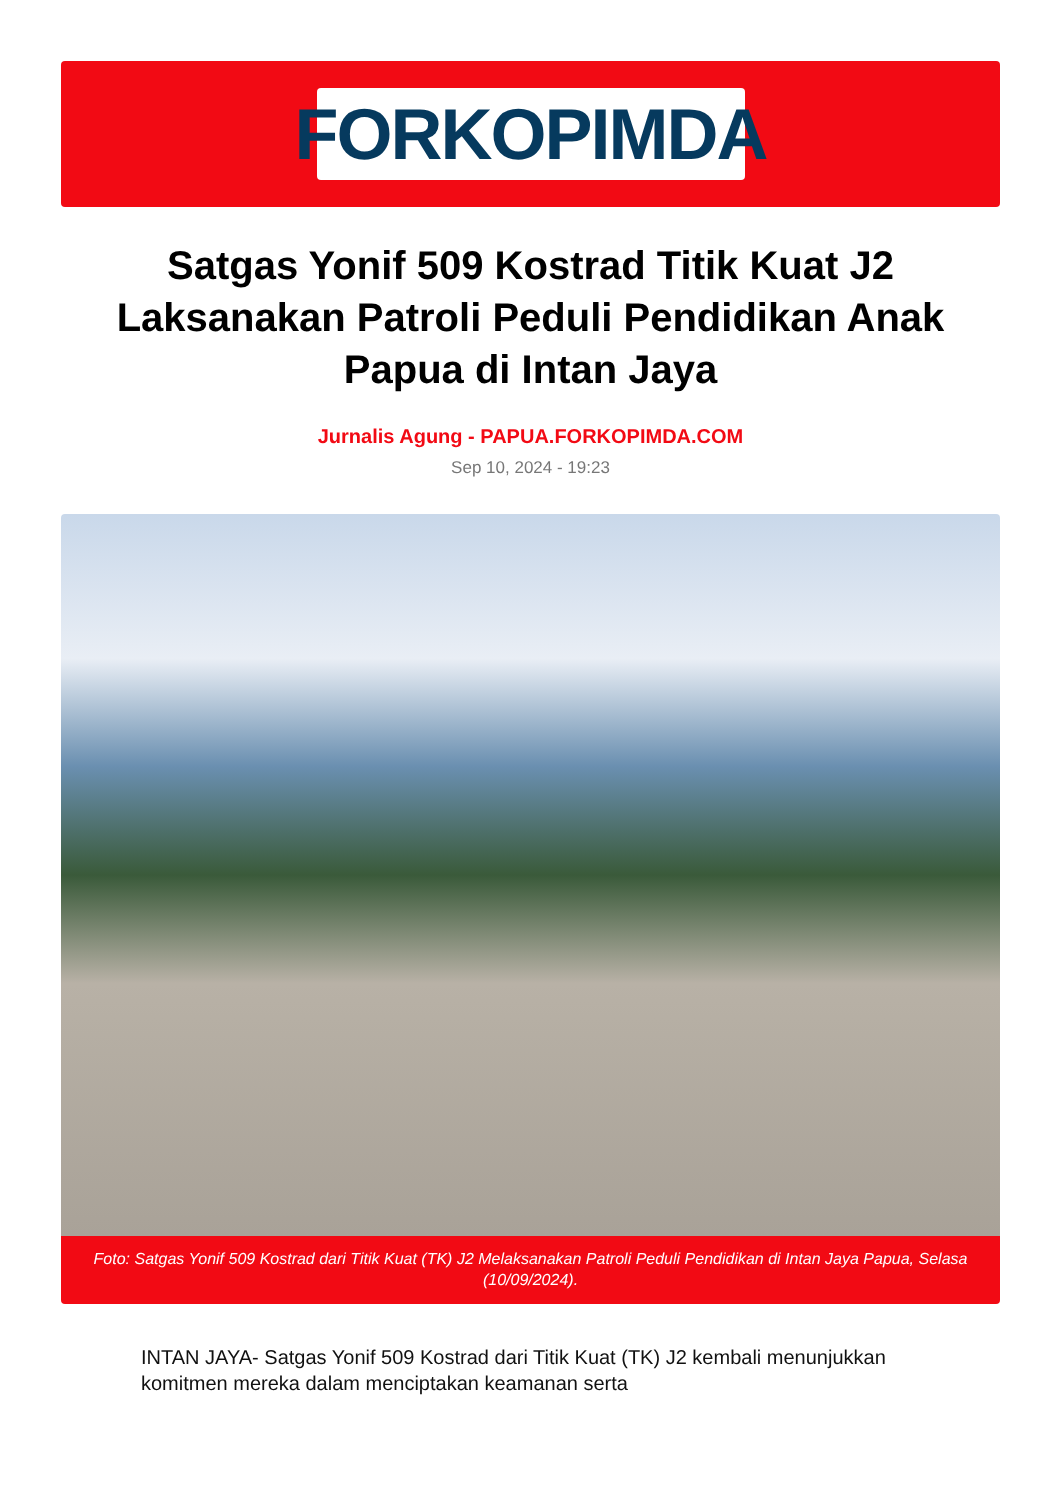FORKOPIMDA
Satgas Yonif 509 Kostrad Titik Kuat J2 Laksanakan Patroli Peduli Pendidikan Anak Papua di Intan Jaya
Jurnalis Agung - PAPUA.FORKOPIMDA.COM
Sep 10, 2024 - 19:23
Foto: Satgas Yonif 509 Kostrad dari Titik Kuat (TK) J2 Melaksanakan Patroli Peduli Pendidikan di Intan Jaya Papua, Selasa (10/09/2024).
INTAN JAYA- Satgas Yonif 509 Kostrad dari Titik Kuat (TK) J2 kembali menunjukkan komitmen mereka dalam menciptakan keamanan serta